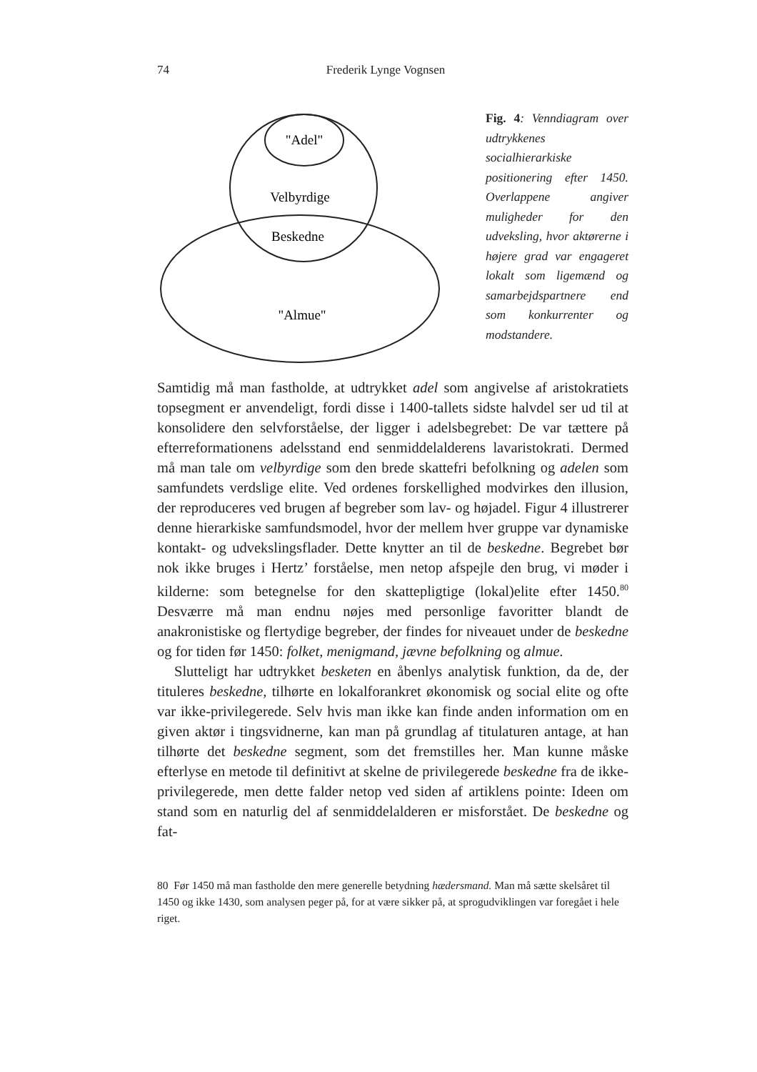74 Frederik Lynge Vognsen
"Adel"
Velbyrdige
Beskedne
"Almue"
Fig. 4: Venndiagram over udtrykkenes socialhierarkiske positionering efter 1450. Overlappene angiver muligheder for den udveksling, hvor aktørerne i højere grad var engageret lokalt som ligemænd og samarbejdspartnere end som konkurrenter og modstandere.
Samtidig må man fastholde, at udtrykket adel som angivelse af aristokratiets topsegment er anvendeligt, fordi disse i 1400-tallets sidste halvdel ser ud til at konsolidere den selvforståelse, der ligger i adelsbegrebet: De var tættere på efterreformationens adelsstand end senmiddelalderens lavaristokrati. Dermed må man tale om velbyrdige som den brede skattefri befolkning og adelen som samfundets verdslige elite. Ved ordenes forskellighed modvirkes den illusion, der reproduceres ved brugen af begreber som lav- og højadel. Figur 4 illustrerer denne hierarkiske samfundsmodel, hvor der mellem hver gruppe var dynamiske kontakt- og udvekslingsflader. Dette knytter an til de beskedne. Begrebet bør nok ikke bruges i Hertz’ forståelse, men netop afspejle den brug, vi møder i kilderne: som betegnelse for den skattepligtige (lokal)elite efter 1450.<sup>80</sup> Desværre må man endnu nøjes med personlige favoritter blandt de anakronistiske og flertydige begreber, der findes for niveauet under de beskedne og for tiden før 1450: folket, menigmand, jævne befolkning og almue.
Slutteligt har udtrykket besketen en åbenlys analytisk funktion, da de, der tituleres beskedne, tilhørte en lokalforankret økonomisk og social elite og ofte var ikke-privilegerede. Selv hvis man ikke kan finde anden information om en given aktør i tingsvidnerne, kan man på grundlag af titulaturen antage, at han tilhørte det beskedne segment, som det fremstilles her. Man kunne måske efterlyse en metode til definitivt at skelne de privilegerede beskedne fra de ikke-privilegerede, men dette falder netop ved siden af artiklens pointe: Ideen om stand som en naturlig del af senmiddelalderen er misforstået. De beskedne og fat-
80 Før 1450 må man fastholde den mere generelle betydning hædersmand. Man må sætte skelsåret til 1450 og ikke 1430, som analysen peger på, for at være sikker på, at sprogudviklingen var foregået i hele riget.